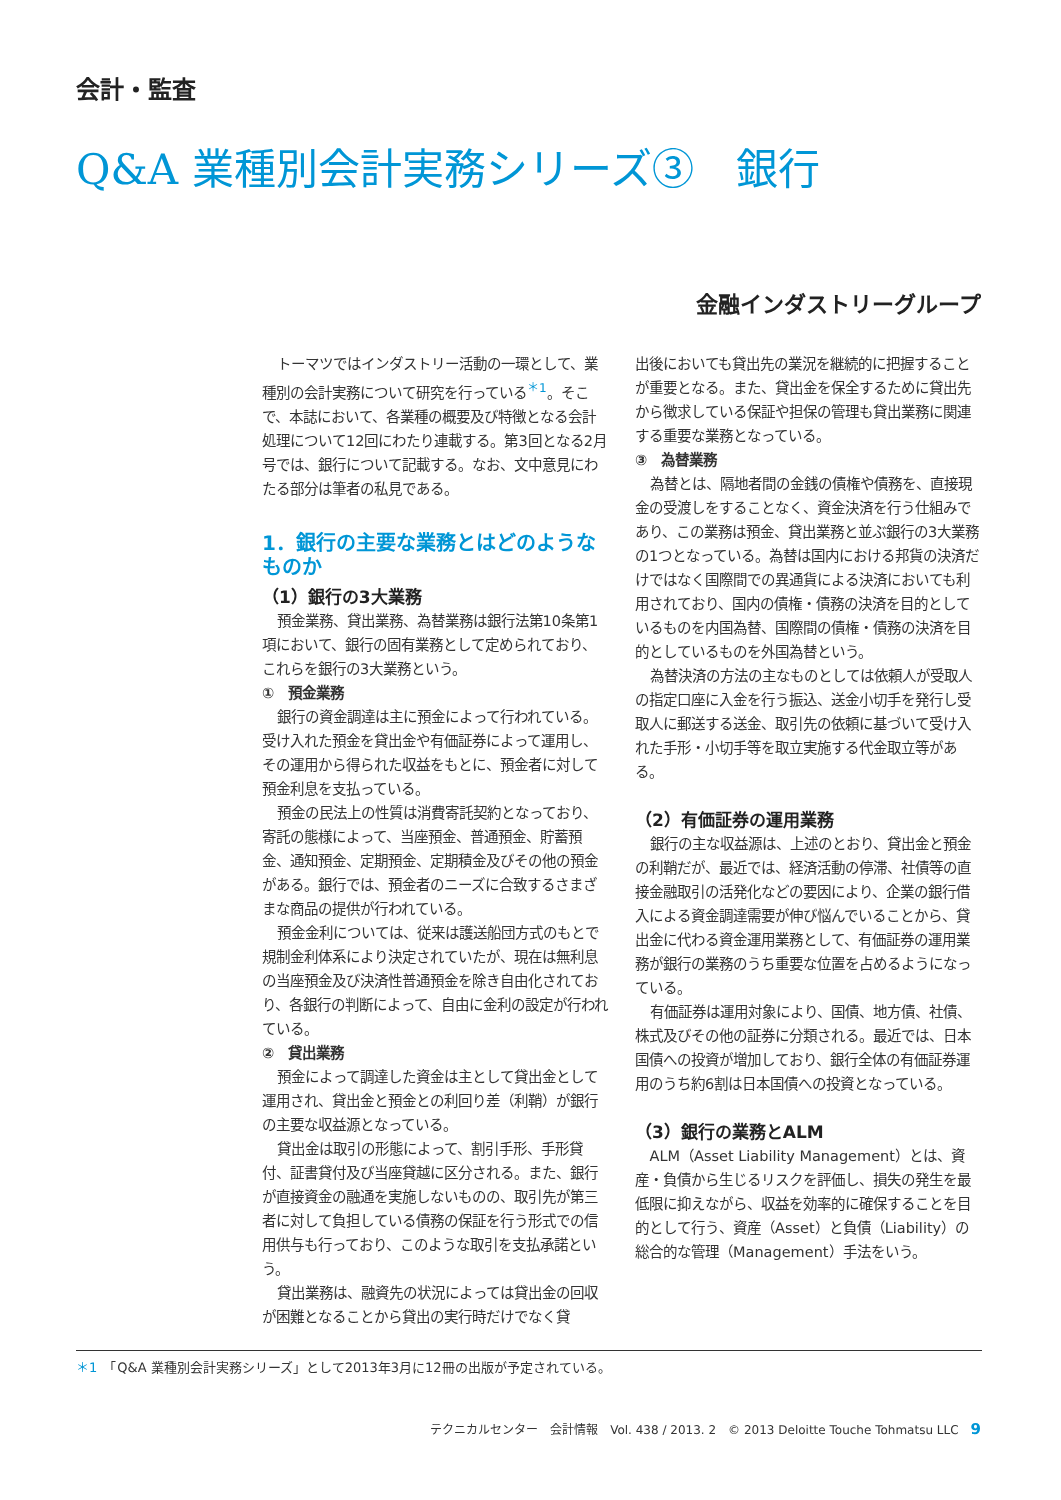会計・監査
Q&A 業種別会計実務シリーズ③　銀行
金融インダストリーグループ
トーマツではインダストリー活動の一環として、業種別の会計実務について研究を行っている<sup>＊1</sup>。そこで、本誌において、各業種の概要及び特徴となる会計処理について12回にわたり連載する。第3回となる2月号では、銀行について記載する。なお、文中意見にわたる部分は筆者の私見である。
1．銀行の主要な業務とはどのようなものか
（1）銀行の3大業務
預金業務、貸出業務、為替業務は銀行法第10条第1項において、銀行の固有業務として定められており、これらを銀行の3大業務という。
①　預金業務
銀行の資金調達は主に預金によって行われている。受け入れた預金を貸出金や有価証券によって運用し、その運用から得られた収益をもとに、預金者に対して預金利息を支払っている。
預金の民法上の性質は消費寄託契約となっており、寄託の態様によって、当座預金、普通預金、貯蓄預金、通知預金、定期預金、定期積金及びその他の預金がある。銀行では、預金者のニーズに合致するさまざまな商品の提供が行われている。
預金金利については、従来は護送船団方式のもとで規制金利体系により決定されていたが、現在は無利息の当座預金及び決済性普通預金を除き自由化されており、各銀行の判断によって、自由に金利の設定が行われている。
②　貸出業務
預金によって調達した資金は主として貸出金として運用され、貸出金と預金との利回り差（利鞘）が銀行の主要な収益源となっている。
貸出金は取引の形態によって、割引手形、手形貸付、証書貸付及び当座貸越に区分される。また、銀行が直接資金の融通を実施しないものの、取引先が第三者に対して負担している債務の保証を行う形式での信用供与も行っており、このような取引を支払承諾という。
貸出業務は、融資先の状況によっては貸出金の回収が困難となることから貸出の実行時だけでなく貸
出後においても貸出先の業況を継続的に把握することが重要となる。また、貸出金を保全するために貸出先から徴求している保証や担保の管理も貸出業務に関連する重要な業務となっている。
③　為替業務
為替とは、隔地者間の金銭の債権や債務を、直接現金の受渡しをすることなく、資金決済を行う仕組みであり、この業務は預金、貸出業務と並ぶ銀行の3大業務の1つとなっている。為替は国内における邦貨の決済だけではなく国際間での異通貨による決済においても利用されており、国内の債権・債務の決済を目的としているものを内国為替、国際間の債権・債務の決済を目的としているものを外国為替という。
為替決済の方法の主なものとしては依頼人が受取人の指定口座に入金を行う振込、送金小切手を発行し受取人に郵送する送金、取引先の依頼に基づいて受け入れた手形・小切手等を取立実施する代金取立等がある。
（2）有価証券の運用業務
銀行の主な収益源は、上述のとおり、貸出金と預金の利鞘だが、最近では、経済活動の停滞、社債等の直接金融取引の活発化などの要因により、企業の銀行借入による資金調達需要が伸び悩んでいることから、貸出金に代わる資金運用業務として、有価証券の運用業務が銀行の業務のうち重要な位置を占めるようになっている。
有価証券は運用対象により、国債、地方債、社債、株式及びその他の証券に分類される。最近では、日本国債への投資が増加しており、銀行全体の有価証券運用のうち約6割は日本国債への投資となっている。
（3）銀行の業務とALM
ALM（Asset Liability Management）とは、資産・負債から生じるリスクを評価し、損失の発生を最低限に抑えながら、収益を効率的に確保することを目的として行う、資産（Asset）と負債（Liability）の総合的な管理（Management）手法をいう。
＊1　「Q&A 業種別会計実務シリーズ」として2013年3月に12冊の出版が予定されている。
テクニカルセンター　会計情報　Vol. 438 / 2013. 2　© 2013 Deloitte Touche Tohmatsu LLC　9